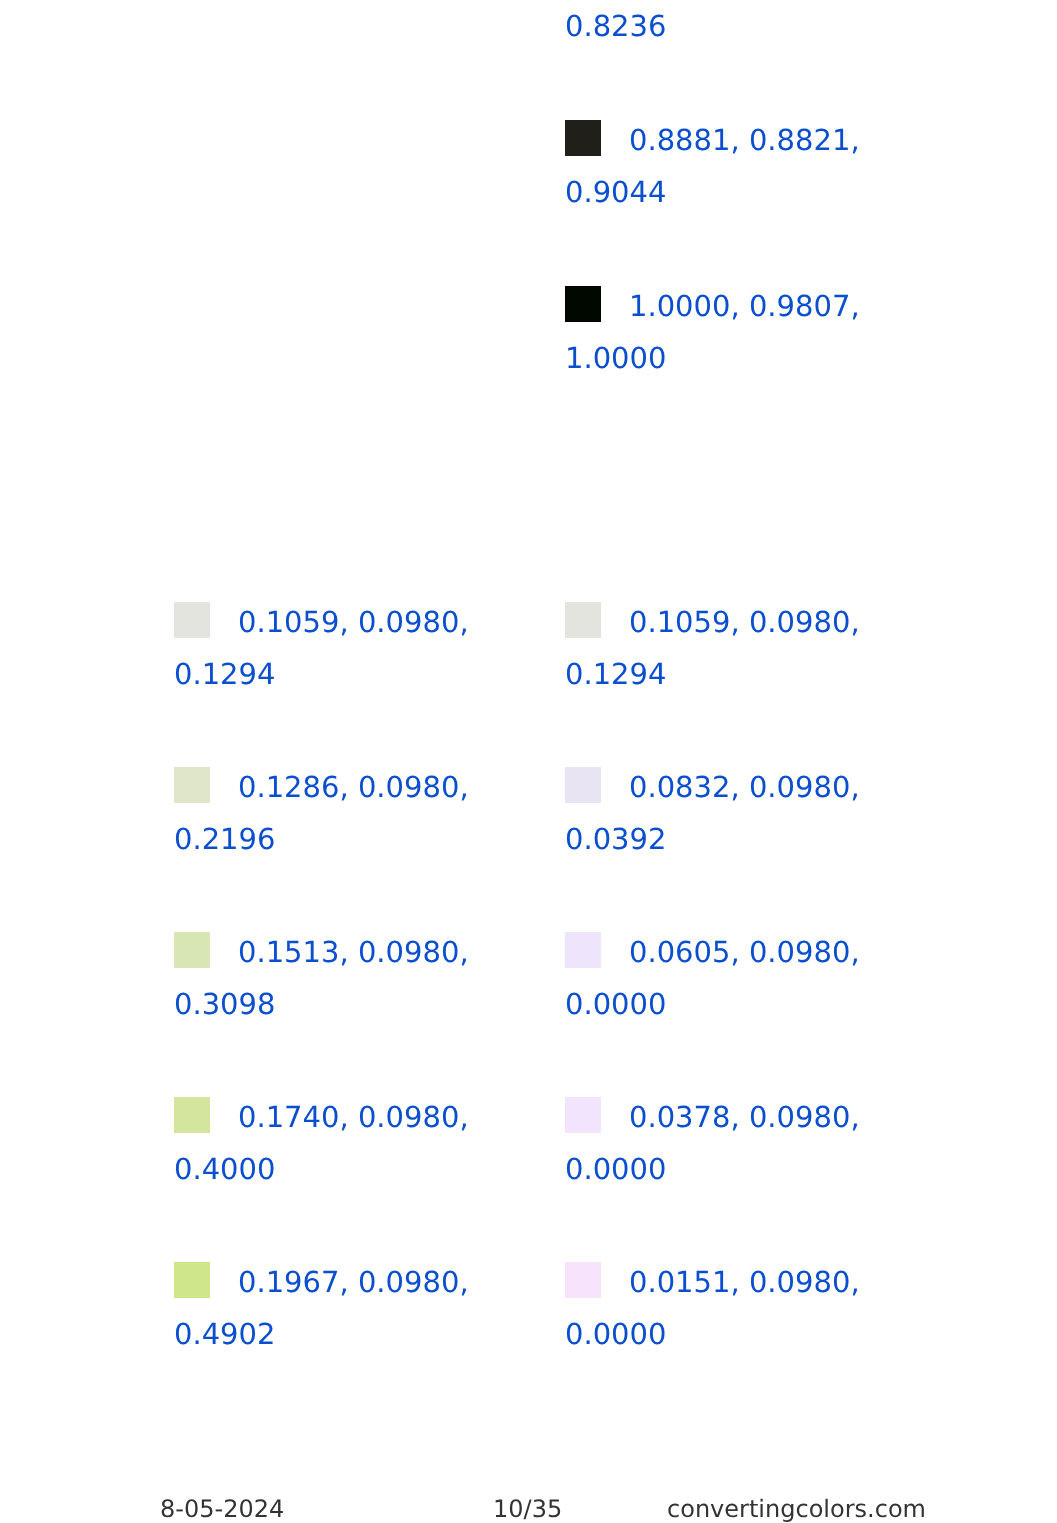0.8236
0.8881, 0.8821, 0.9044
1.0000, 0.9807, 1.0000
0.1059, 0.0980, 0.1294
0.1059, 0.0980, 0.1294
0.1286, 0.0980, 0.2196
0.0832, 0.0980, 0.0392
0.1513, 0.0980, 0.3098
0.0605, 0.0980, 0.0000
0.1740, 0.0980, 0.4000
0.0378, 0.0980, 0.0000
0.1967, 0.0980, 0.4902
0.0151, 0.0980, 0.0000
8-05-2024 10/35 convertingcolors.com